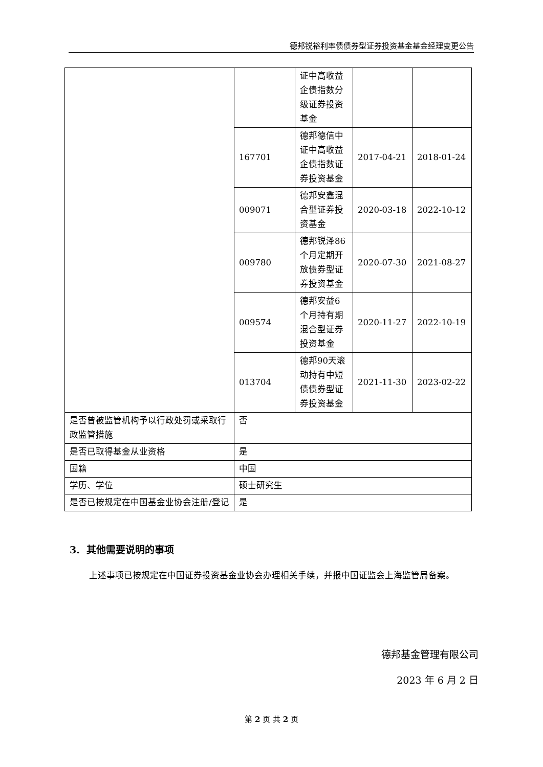德邦锐裕利率债债券型证券投资基金基金经理变更公告
| | | 证中高收益企债指数分级证券投资基金 | | |
| | 167701 | 德邦德信中证中高收益企债指数证券投资基金 | 2017-04-21 | 2018-01-24 |
| | 009071 | 德邦安鑫混合型证券投资基金 | 2020-03-18 | 2022-10-12 |
| | 009780 | 德邦锐泽86个月定期开放债券型证券投资基金 | 2020-07-30 | 2021-08-27 |
| | 009574 | 德邦安益6个月持有期混合型证券投资基金 | 2020-11-27 | 2022-10-19 |
| | 013704 | 德邦90天滚动持有中短债债券型证券投资基金 | 2021-11-30 | 2023-02-22 |
| 是否曾被监管机构予以行政处罚或采取行政监管措施 | 否 | | | |
| 是否已取得基金从业资格 | 是 | | | |
| 国籍 | 中国 | | | |
| 学历、学位 | 硕士研究生 | | | |
| 是否已按规定在中国基金业协会注册/登记 | 是 | | | |
3. 其他需要说明的事项
上述事项已按规定在中国证券投资基金业协会办理相关手续，并报中国证监会上海监管局备案。
德邦基金管理有限公司
2023 年 6 月 2 日
第 2 页 共 2 页